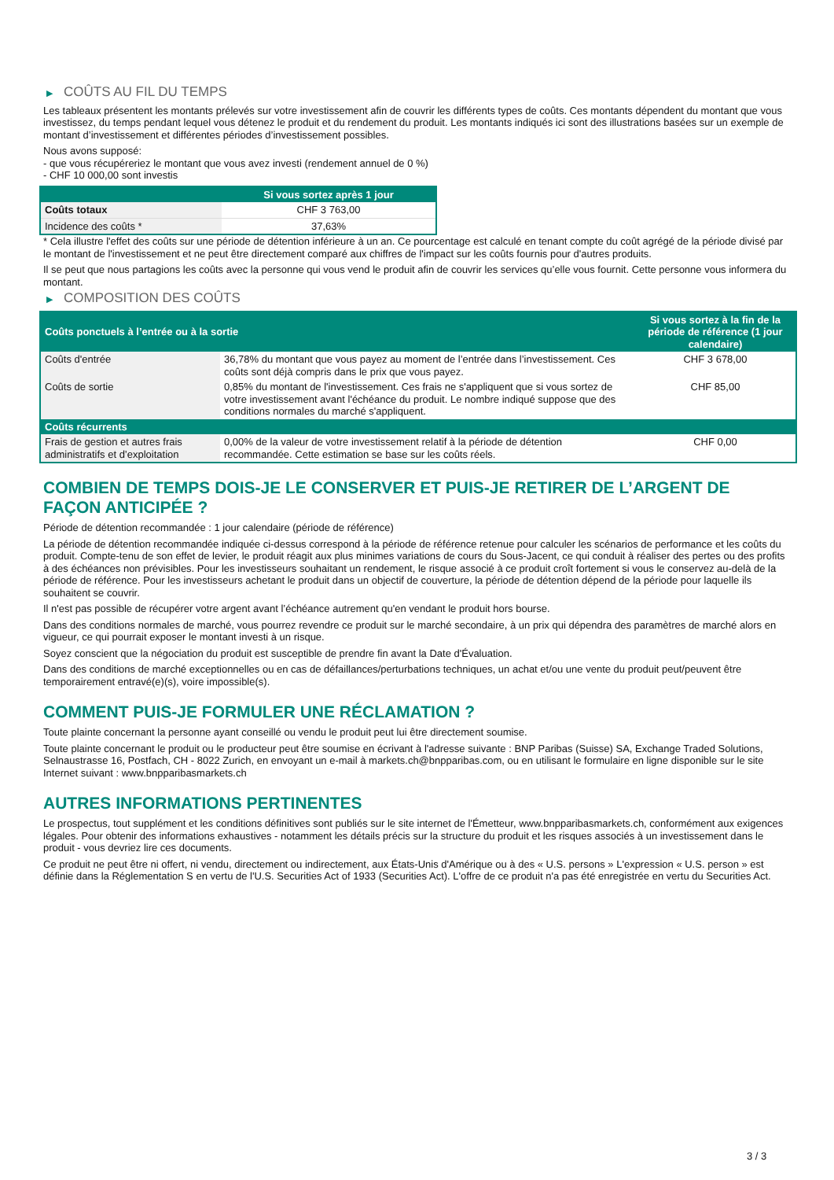▶ COÛTS AU FIL DU TEMPS
Les tableaux présentent les montants prélevés sur votre investissement afin de couvrir les différents types de coûts. Ces montants dépendent du montant que vous investissez, du temps pendant lequel vous détenez le produit et du rendement du produit. Les montants indiqués ici sont des illustrations basées sur un exemple de montant d’investissement et différentes périodes d’investissement possibles.
Nous avons supposé:
- que vous récupéreriez le montant que vous avez investi (rendement annuel de 0 %)
- CHF 10 000,00 sont investis
| | Si vous sortez après 1 jour |
| --- | --- |
| Coûts totaux | CHF 3 763,00 |
| Incidence des coûts * | 37,63% |
* Cela illustre l'effet des coûts sur une période de détention inférieure à un an. Ce pourcentage est calculé en tenant compte du coût agrégé de la période divisé par le montant de l'investissement et ne peut être directement comparé aux chiffres de l'impact sur les coûts fournis pour d'autres produits.
Il se peut que nous partagions les coûts avec la personne qui vous vend le produit afin de couvrir les services qu’elle vous fournit. Cette personne vous informera du montant.
▶ COMPOSITION DES COÛTS
| Coûts ponctuels à l’entrée ou à la sortie | | Si vous sortez à la fin de la période de référence (1 jour calendaire) |
| --- | --- | --- |
| Coûts d'entrée | 36,78% du montant que vous payez au moment de l’entrée dans l’investissement. Ces coûts sont déjà compris dans le prix que vous payez. | CHF 3 678,00 |
| Coûts de sortie | 0,85% du montant de l'investissement. Ces frais ne s'appliquent que si vous sortez de votre investissement avant l'échéance du produit. Le nombre indiqué suppose que des conditions normales du marché s'appliquent. | CHF 85,00 |
| Coûts récurrents | | |
| Frais de gestion et autres frais administratifs et d’exploitation | 0,00% de la valeur de votre investissement relatif à la période de détention recommandée. Cette estimation se base sur les coûts réels. | CHF 0,00 |
COMBIEN DE TEMPS DOIS-JE LE CONSERVER ET PUIS-JE RETIRER DE L’ARGENT DE FAÇON ANTICIPÉE ?
Période de détention recommandée : 1 jour calendaire (période de référence)
La période de détention recommandée indiquée ci-dessus correspond à la période de référence retenue pour calculer les scénarios de performance et les coûts du produit. Compte-tenu de son effet de levier, le produit réagit aux plus minimes variations de cours du Sous-Jacent, ce qui conduit à réaliser des pertes ou des profits à des échéances non prévisibles. Pour les investisseurs souhaitant un rendement, le risque associé à ce produit croît fortement si vous le conservez au-delà de la période de référence. Pour les investisseurs achetant le produit dans un objectif de couverture, la période de détention dépend de la période pour laquelle ils souhaitent se couvrir.
Il n'est pas possible de récupérer votre argent avant l’échéance autrement qu'en vendant le produit hors bourse.
Dans des conditions normales de marché, vous pourrez revendre ce produit sur le marché secondaire, à un prix qui dépendra des paramètres de marché alors en vigueur, ce qui pourrait exposer le montant investi à un risque.
Soyez conscient que la négociation du produit est susceptible de prendre fin avant la Date d'Évaluation.
Dans des conditions de marché exceptionnelles ou en cas de défaillances/perturbations techniques, un achat et/ou une vente du produit peut/peuvent être temporairement entravé(e)(s), voire impossible(s).
COMMENT PUIS-JE FORMULER UNE RÉCLAMATION ?
Toute plainte concernant la personne ayant conseillé ou vendu le produit peut lui être directement soumise.
Toute plainte concernant le produit ou le producteur peut être soumise en écrivant à l'adresse suivante : BNP Paribas (Suisse) SA, Exchange Traded Solutions, Selnaustrasse 16, Postfach, CH - 8022 Zurich, en envoyant un e-mail à markets.ch@bnpparibas.com, ou en utilisant le formulaire en ligne disponible sur le site Internet suivant : www.bnpparibasmarkets.ch
AUTRES INFORMATIONS PERTINENTES
Le prospectus, tout supplément et les conditions définitives sont publiés sur le site internet de l'Émetteur, www.bnpparibasmarkets.ch, conformément aux exigences légales. Pour obtenir des informations exhaustives - notamment les détails précis sur la structure du produit et les risques associés à un investissement dans le produit - vous devriez lire ces documents.
Ce produit ne peut être ni offert, ni vendu, directement ou indirectement, aux États-Unis d'Amérique ou à des « U.S. persons » L'expression « U.S. person » est définie dans la Réglementation S en vertu de l'U.S. Securities Act of 1933 (Securities Act). L'offre de ce produit n'a pas été enregistrée en vertu du Securities Act.
3 / 3